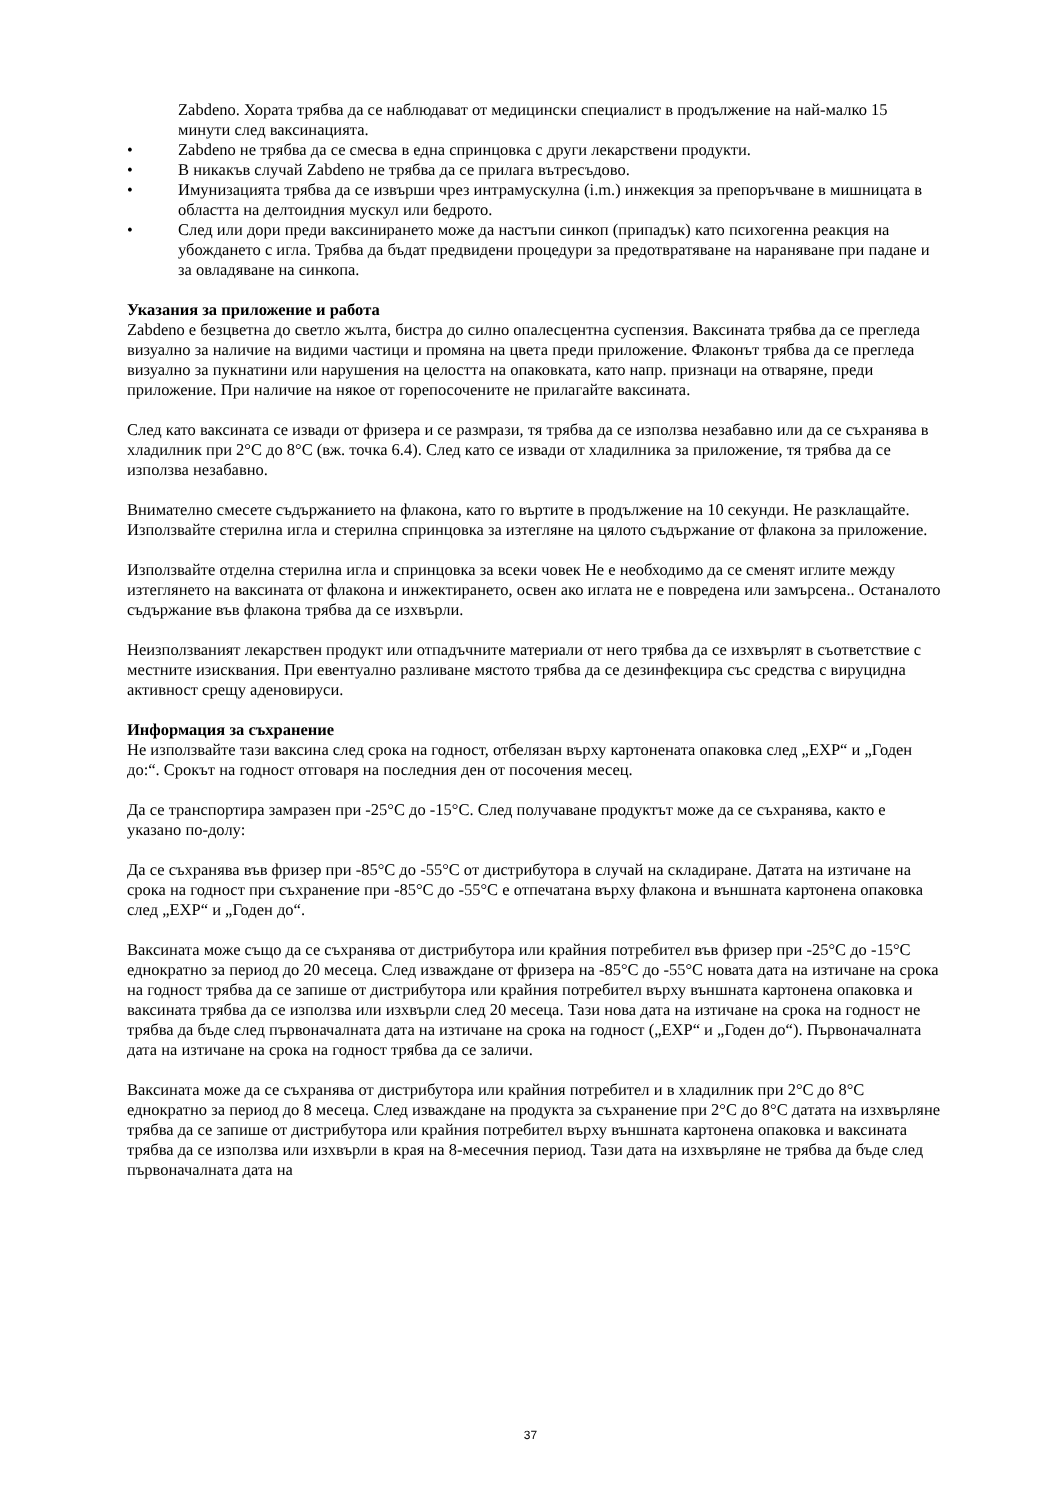Zabdeno. Хората трябва да се наблюдават от медицински специалист в продължение на най-малко 15 минути след ваксинацията.
• Zabdeno не трябва да се смесва в една спринцовка с други лекарствени продукти.
• В никакъв случай Zabdeno не трябва да се прилага вътресъдово.
• Имунизацията трябва да се извърши чрез интрамускулна (i.m.) инжекция за препоръчване в мишницата в областта на делтоидния мускул или бедрото.
• След или дори преди ваксинирането може да настъпи синкоп (припадък) като психогенна реакция на убождането с игла. Трябва да бъдат предвидени процедури за предотвратяване на нараняване при падане и за овладяване на синкопа.
Указания за приложение и работа
Zabdeno е безцветна до светло жълта, бистра до силно опалесцентна суспензия. Ваксината трябва да се прегледа визуално за наличие на видими частици и промяна на цвета преди приложение. Флаконът трябва да се прегледа визуално за пукнатини или нарушения на целостта на опаковката, като напр. признаци на отваряне, преди приложение. При наличие на някое от горепосочените не прилагайте ваксината.
След като ваксината се извади от фризера и се размрази, тя трябва да се използва незабавно или да се съхранява в хладилник при 2°C до 8°C (вж. точка 6.4). След като се извади от хладилника за приложение, тя трябва да се използва незабавно.
Внимателно смесете съдържанието на флакона, като го въртите в продължение на 10 секунди. Не разклащайте. Използвайте стерилна игла и стерилна спринцовка за изтегляне на цялото съдържание от флакона за приложение.
Използвайте отделна стерилна игла и спринцовка за всеки човек Не е необходимо да се сменят иглите между изтеглянето на ваксината от флакона и инжектирането, освен ако иглата не е повредена или замърсена.. Останалото съдържание във флакона трябва да се изхвърли.
Неизползваният лекарствен продукт или отпадъчните материали от него трябва да се изхвърлят в съответствие с местните изисквания. При евентуално разливане мястото трябва да се дезинфекцира със средства с вируцидна активност срещу аденовируси.
Информация за съхранение
Не използвайте тази ваксина след срока на годност, отбелязан върху картонената опаковка след „EXP“ и „Годен до:“. Срокът на годност отговаря на последния ден от посочения месец.
Да се транспортира замразен при -25°C до -15°C. След получаване продуктът може да се съхранява, както е указано по-долу:
Да се съхранява във фризер при -85°C до -55°C от дистрибутора в случай на складиране. Датата на изтичане на срока на годност при съхранение при -85°C до -55°C е отпечатана върху флакона и външната картонена опаковка след „EXP“ и „Годен до“.
Ваксината може също да се съхранява от дистрибутора или крайния потребител във фризер при -25°C до -15°C еднократно за период до 20 месеца. След изваждане от фризера на -85°C до -55°C новата дата на изтичане на срока на годност трябва да се запише от дистрибутора или крайния потребител върху външната картонена опаковка и ваксината трябва да се използва или изхвърли след 20 месеца. Тази нова дата на изтичане на срока на годност не трябва да бъде след първоначалната дата на изтичане на срока на годност („EXP“ и „Годен до“). Първоначалната дата на изтичане на срока на годност трябва да се заличи.
Ваксината може да се съхранява от дистрибутора или крайния потребител и в хладилник при 2°C до 8°C еднократно за период до 8 месеца. След изваждане на продукта за съхранение при 2°C до 8°C датата на изхвърляне трябва да се запише от дистрибутора или крайния потребител върху външната картонена опаковка и ваксината трябва да се използва или изхвърли в края на 8-месечния период. Тази дата на изхвърляне не трябва да бъде след първоначалната дата на
37